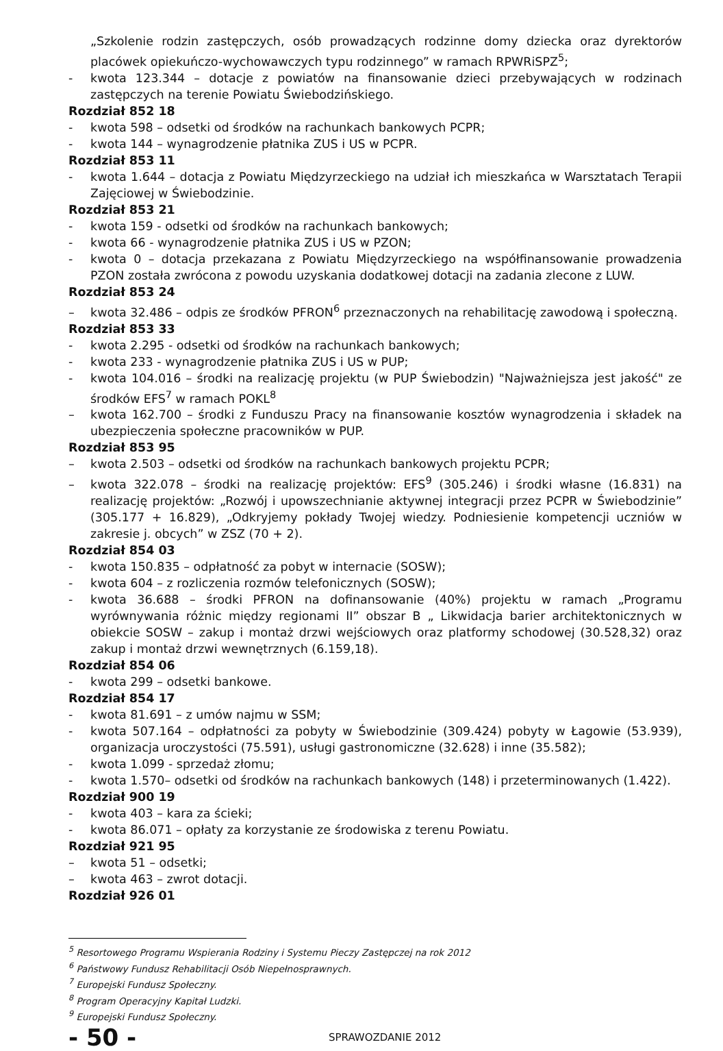„Szkolenie rodzin zastępczych, osób prowadzących rodzinne domy dziecka oraz dyrektorów placówek opiekuńczo-wychowawczych typu rodzinnego” w ramach RPWRiSPZ<sup>5</sup>;
- kwota 123.344 – dotacje z powiatów na finansowanie dzieci przebywających w rodzinach zastępczych na terenie Powiatu Świebodzińskiego.
Rozdział 852 18
- kwota 598 – odsetki od środków na rachunkach bankowych PCPR;
- kwota 144 – wynagrodzenie płatnika ZUS i US w PCPR.
Rozdział 853 11
- kwota 1.644 – dotacja z Powiatu Międzyrzeckiego na udział ich mieszkańca w Warsztatach Terapii Zajęciowej w Świebodzinie.
Rozdział 853 21
- kwota 159 - odsetki od środków na rachunkach bankowych;
- kwota 66 - wynagrodzenie płatnika ZUS i US w PZON;
- kwota 0 – dotacja przekazana z Powiatu Międzyrzeckiego na współfinansowanie prowadzenia PZON została zwrócona z powodu uzyskania dodatkowej dotacji na zadania zlecone z LUW.
Rozdział 853 24
– kwota 32.486 – odpis ze środków PFRON<sup>6</sup> przeznaczonych na rehabilitację zawodową i społeczną.
Rozdział 853 33
- kwota 2.295 - odsetki od środków na rachunkach bankowych;
- kwota 233 - wynagrodzenie płatnika ZUS i US w PUP;
- kwota 104.016 – środki na realizację projektu (w PUP Świebodzin) "Najważniejsza jest jakość" ze środków EFS<sup>7</sup> w ramach POKL<sup>8</sup>
– kwota 162.700 – środki z Funduszu Pracy na finansowanie kosztów wynagrodzenia i składek na ubezpieczenia społeczne pracowników w PUP.
Rozdział 853 95
– kwota 2.503 – odsetki od środków na rachunkach bankowych projektu PCPR;
– kwota 322.078 – środki na realizację projektów: EFS<sup>9</sup> (305.246) i środki własne (16.831) na realizację projektów: „Rozwój i upowszechnianie aktywnej integracji przez PCPR w Świebodzinie” (305.177 + 16.829), „Odkryjemy pokłady Twojej wiedzy. Podniesienie kompetencji uczniów w zakresie j. obcych” w ZSZ (70 + 2).
Rozdział 854 03
- kwota 150.835 – odpłatność za pobyt w internacie (SOSW);
- kwota 604 – z rozliczenia rozmów telefonicznych (SOSW);
- kwota 36.688 – środki PFRON na dofinansowanie (40%) projektu w ramach „Programu wyrównywania różnic między regionami II” obszar B „ Likwidacja barier architektonicznych w obiekcie SOSW – zakup i montaż drzwi wejściowych oraz platformy schodowej (30.528,32) oraz zakup i montaż drzwi wewnętrznych (6.159,18).
Rozdział 854 06
- kwota 299 – odsetki bankowe.
Rozdział 854 17
- kwota 81.691 – z umów najmu w SSM;
- kwota 507.164 – odpłatności za pobyty w Świebodzinie (309.424) pobyty w Łagowie (53.939), organizacja uroczystości (75.591), usługi gastronomiczne (32.628) i inne (35.582);
- kwota 1.099 - sprzedaż złomu;
- kwota 1.570– odsetki od środków na rachunkach bankowych (148) i przeterminowanych (1.422).
Rozdział 900 19
- kwota 403 – kara za ścieki;
- kwota 86.071 – opłaty za korzystanie ze środowiska z terenu Powiatu.
Rozdział 921 95
– kwota 51 – odsetki;
– kwota 463 – zwrot dotacji.
Rozdział 926 01
<sup>5</sup> Resortowego Programu Wspierania Rodziny i Systemu Pieczy Zastępczej na rok 2012
<sup>6</sup> Państwowy Fundusz Rehabilitacji Osób Niepełnosprawnych.
<sup>7</sup> Europejski Fundusz Społeczny.
<sup>8</sup> Program Operacyjny Kapitał Ludzki.
<sup>9</sup> Europejski Fundusz Społeczny.
- 50 - SPRAWOZDANIE 2012